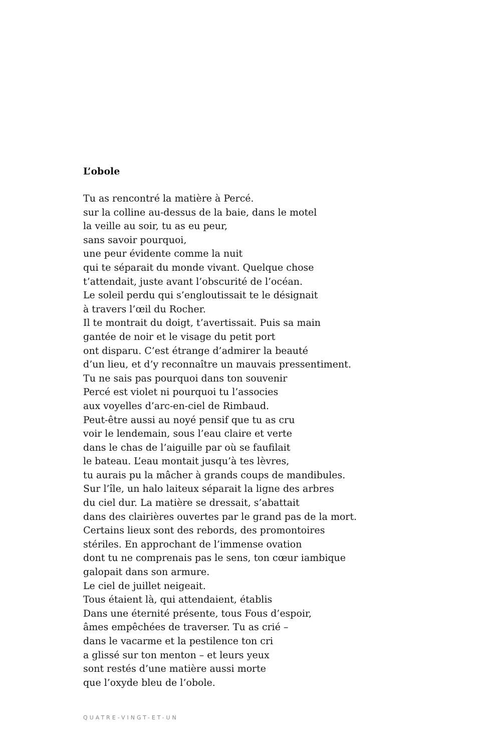L’obole
Tu as rencontré la matière à Percé.
sur la colline au-dessus de la baie, dans le motel
la veille au soir, tu as eu peur,
sans savoir pourquoi,
une peur évidente comme la nuit
qui te séparait du monde vivant. Quelque chose
t’attendait, juste avant l’obscurité de l’océan.
Le soleil perdu qui s’engloutissait te le désignait
à travers l’œil du Rocher.
Il te montrait du doigt, t’avertissait. Puis sa main
gantée de noir et le visage du petit port
ont disparu. C’est étrange d’admirer la beauté
d’un lieu, et d’y reconnaître un mauvais pressentiment.
Tu ne sais pas pourquoi dans ton souvenir
Percé est violet ni pourquoi tu l’associes
aux voyelles d’arc-en-ciel de Rimbaud.
Peut-être aussi au noyé pensif que tu as cru
voir le lendemain, sous l’eau claire et verte
dans le chas de l’aiguille par où se faufilait
le bateau. L’eau montait jusqu’à tes lèvres,
tu aurais pu la mâcher à grands coups de mandibules.
Sur l’île, un halo laiteux séparait la ligne des arbres
du ciel dur. La matière se dressait, s’abattait
dans des clairières ouvertes par le grand pas de la mort.
Certains lieux sont des rebords, des promontoires
stériles. En approchant de l’immense ovation
dont tu ne comprenais pas le sens, ton cœur iambique
galopait dans son armure.
Le ciel de juillet neigeait.
Tous étaient là, qui attendaient, établis
Dans une éternité présente, tous Fous d’espoir,
âmes empêchées de traverser. Tu as crié –
dans le vacarme et la pestilence ton cri
a glissé sur ton menton – et leurs yeux
sont restés d’une matière aussi morte
que l’oxyde bleu de l’obole.
QUATRE-VINGT-ET-UN